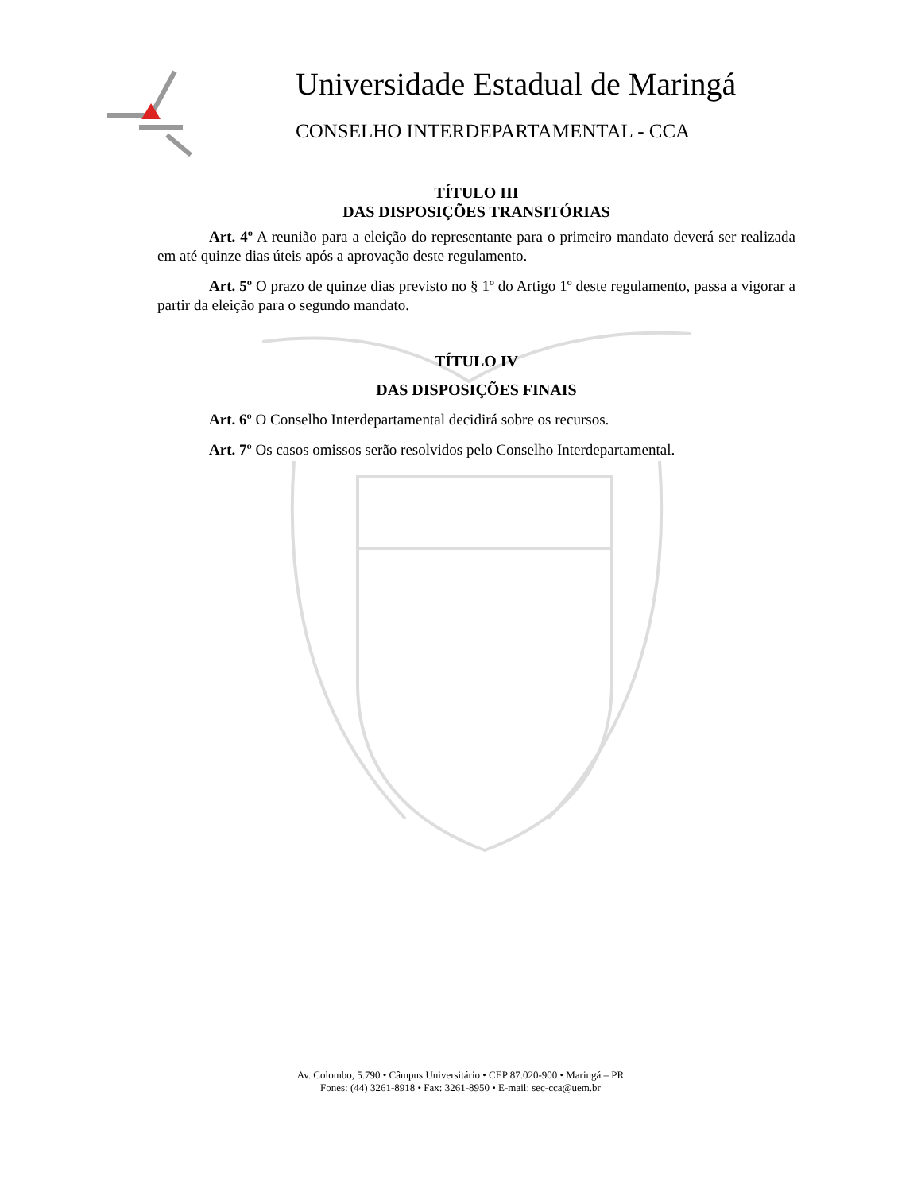Universidade Estadual de Maringá
CONSELHO INTERDEPARTAMENTAL - CCA
TÍTULO III
DAS DISPOSIÇÕES TRANSITÓRIAS
Art. 4º A reunião para a eleição do representante para o primeiro mandato deverá ser realizada em até quinze dias úteis após a aprovação deste regulamento.
Art. 5º O prazo de quinze dias previsto no § 1º do Artigo 1º deste regulamento, passa a vigorar a partir da eleição para o segundo mandato.
TÍTULO IV
DAS DISPOSIÇÕES FINAIS
Art. 6º O Conselho Interdepartamental decidirá sobre os recursos.
Art. 7º Os casos omissos serão resolvidos pelo Conselho Interdepartamental.
Av. Colombo, 5.790 • Câmpus Universitário • CEP 87.020-900 • Maringá – PR
Fones: (44) 3261-8918 • Fax: 3261-8950 • E-mail: sec-cca@uem.br